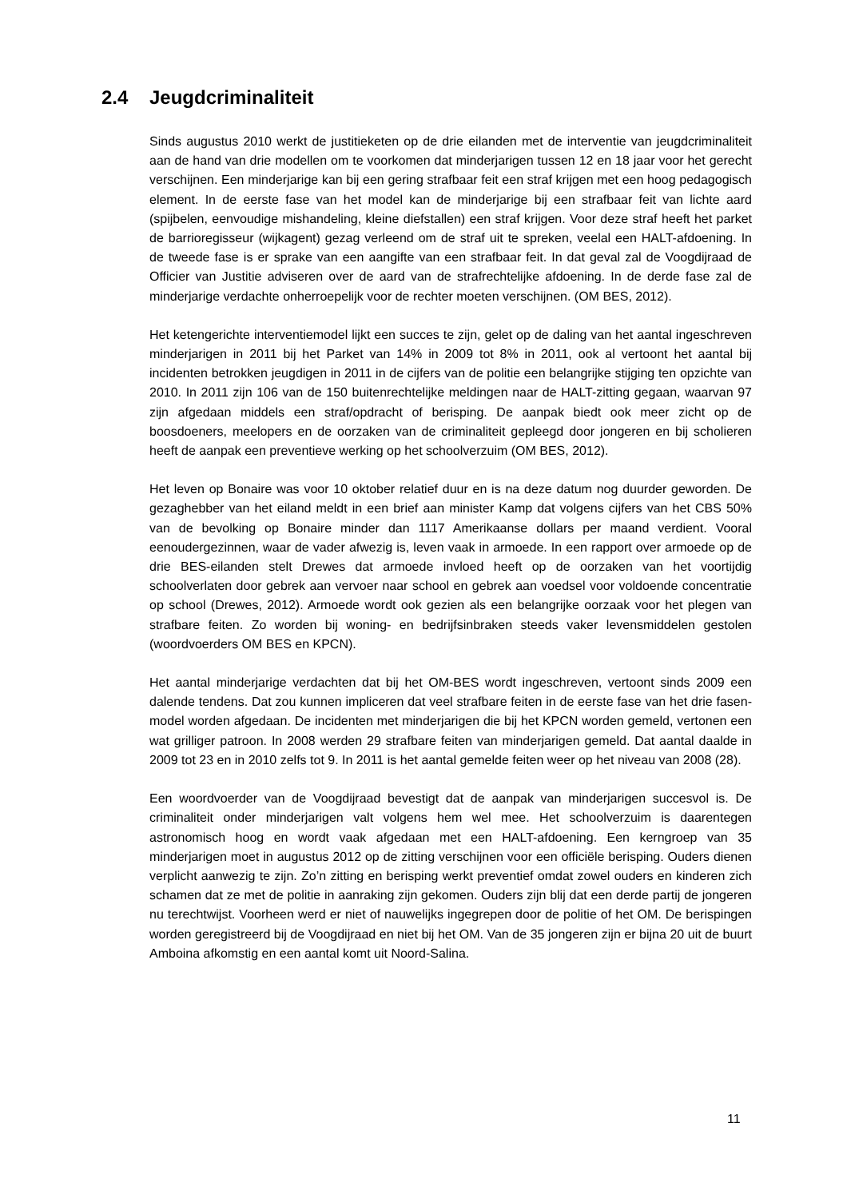2.4 Jeugdcriminaliteit
Sinds augustus 2010 werkt de justitieketen op de drie eilanden met de interventie van jeugdcriminaliteit aan de hand van drie modellen om te voorkomen dat minderjarigen tussen 12 en 18 jaar voor het gerecht verschijnen. Een minderjarige kan bij een gering strafbaar feit een straf krijgen met een hoog pedagogisch element. In de eerste fase van het model kan de minderjarige bij een strafbaar feit van lichte aard (spijbelen, eenvoudige mishandeling, kleine diefstallen) een straf krijgen. Voor deze straf heeft het parket de barrioregisseur (wijkagent) gezag verleend om de straf uit te spreken, veelal een HALT-afdoening. In de tweede fase is er sprake van een aangifte van een strafbaar feit. In dat geval zal de Voogdijraad de Officier van Justitie adviseren over de aard van de strafrechtelijke afdoening. In de derde fase zal de minderjarige verdachte onherroepelijk voor de rechter moeten verschijnen. (OM BES, 2012).
Het ketengerichte interventiemodel lijkt een succes te zijn, gelet op de daling van het aantal ingeschreven minderjarigen in 2011 bij het Parket van 14% in 2009 tot 8% in 2011, ook al vertoont het aantal bij incidenten betrokken jeugdigen in 2011 in de cijfers van de politie een belangrijke stijging ten opzichte van 2010. In 2011 zijn 106 van de 150 buitenrechtelijke meldingen naar de HALT-zitting gegaan, waarvan 97 zijn afgedaan middels een straf/opdracht of berisping. De aanpak biedt ook meer zicht op de boosdoeners, meelopers en de oorzaken van de criminaliteit gepleegd door jongeren en bij scholieren heeft de aanpak een preventieve werking op het schoolverzuim (OM BES, 2012).
Het leven op Bonaire was voor 10 oktober relatief duur en is na deze datum nog duurder geworden. De gezaghebber van het eiland meldt in een brief aan minister Kamp dat volgens cijfers van het CBS 50% van de bevolking op Bonaire minder dan 1117 Amerikaanse dollars per maand verdient. Vooral eenoudergezinnen, waar de vader afwezig is, leven vaak in armoede. In een rapport over armoede op de drie BES-eilanden stelt Drewes dat armoede invloed heeft op de oorzaken van het voortijdig schoolverlaten door gebrek aan vervoer naar school en gebrek aan voedsel voor voldoende concentratie op school (Drewes, 2012). Armoede wordt ook gezien als een belangrijke oorzaak voor het plegen van strafbare feiten. Zo worden bij woning- en bedrijfsinbraken steeds vaker levensmiddelen gestolen (woordvoerders OM BES en KPCN).
Het aantal minderjarige verdachten dat bij het OM-BES wordt ingeschreven, vertoont sinds 2009 een dalende tendens. Dat zou kunnen impliceren dat veel strafbare feiten in de eerste fase van het drie fasen-model worden afgedaan. De incidenten met minderjarigen die bij het KPCN worden gemeld, vertonen een wat grilliger patroon. In 2008 werden 29 strafbare feiten van minderjarigen gemeld. Dat aantal daalde in 2009 tot 23 en in 2010 zelfs tot 9. In 2011 is het aantal gemelde feiten weer op het niveau van 2008 (28).
Een woordvoerder van de Voogdijraad bevestigt dat de aanpak van minderjarigen succesvol is. De criminaliteit onder minderjarigen valt volgens hem wel mee. Het schoolverzuim is daarentegen astronomisch hoog en wordt vaak afgedaan met een HALT-afdoening. Een kerngroep van 35 minderjarigen moet in augustus 2012 op de zitting verschijnen voor een officiële berisping. Ouders dienen verplicht aanwezig te zijn. Zo’n zitting en berisping werkt preventief omdat zowel ouders en kinderen zich schamen dat ze met de politie in aanraking zijn gekomen. Ouders zijn blij dat een derde partij de jongeren nu terechtwijst. Voorheen werd er niet of nauwelijks ingegrepen door de politie of het OM. De berispingen worden geregistreerd bij de Voogdijraad en niet bij het OM. Van de 35 jongeren zijn er bijna 20 uit de buurt Amboina afkomstig en een aantal komt uit Noord-Salina.
11